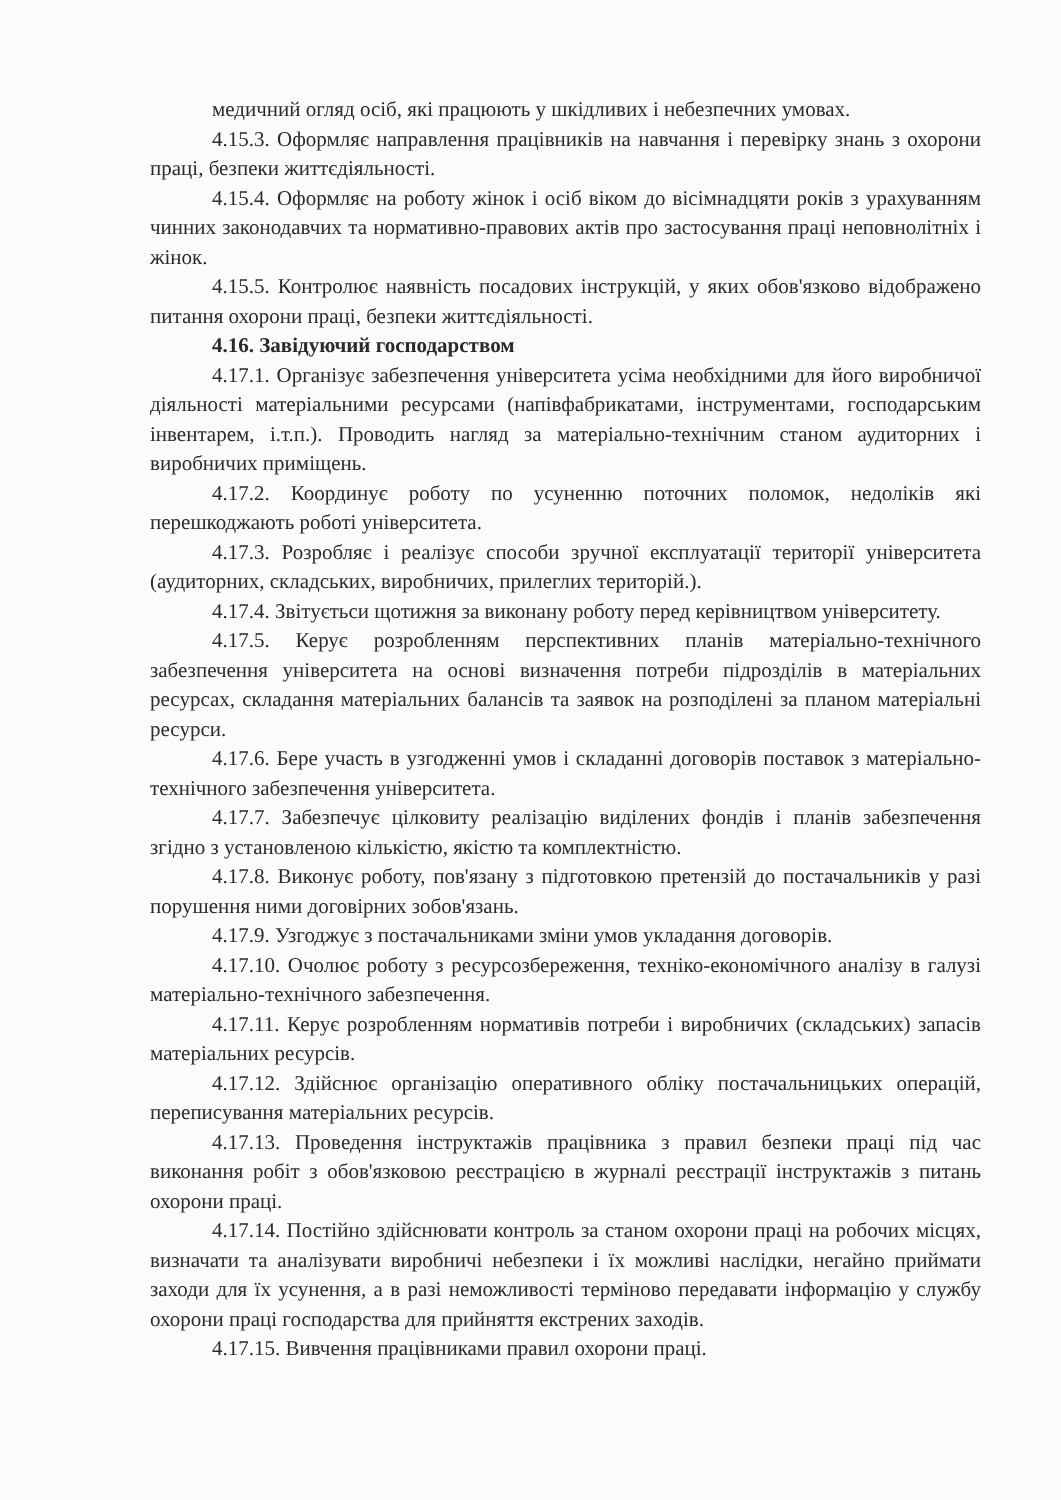медичний огляд осіб, які працюють у шкідливих і небезпечних умовах.
4.15.3. Оформляє направлення працівників на навчання і перевірку знань з охорони праці, безпеки життєдіяльності.
4.15.4. Оформляє на роботу жінок і осіб віком до вісімнадцяти років з урахуванням чинних законодавчих та нормативно-правових актів про застосування праці неповнолітніх і жінок.
4.15.5. Контролює наявність посадових інструкцій, у яких обов'язково відображено питання охорони праці, безпеки життєдіяльності.
4.16. Завідуючий господарством
4.17.1. Організує забезпечення університета усіма необхідними для його виробничої діяльності матеріальними ресурсами (напівфабрикатами, інструментами, господарським інвентарем, і.т.п.). Проводить нагляд за матеріально-технічним станом аудиторних і виробничих приміщень.
4.17.2. Координує роботу по усуненню поточних поломок, недоліків які перешкоджають роботі університета.
4.17.3. Розробляє і реалізує способи зручної експлуатації території університета (аудиторних, складських, виробничих, прилеглих територій.).
4.17.4. Звітуєтьси щотижня за виконану роботу перед керівництвом університету.
4.17.5. Керує розробленням перспективних планів матеріально-технічного забезпечення університета на основі визначення потреби підрозділів в матеріальних ресурсах, складання матеріальних балансів та заявок на розподілені за планом матеріальні ресурси.
4.17.6. Бере участь в узгодженні умов і складанні договорів поставок з матеріально-технічного забезпечення університета.
4.17.7. Забезпечує цілковиту реалізацію виділених фондів і планів забезпечення згідно з установленою кількістю, якістю та комплектністю.
4.17.8. Виконує роботу, пов'язану з підготовкою претензій до постачальників у разі порушення ними договірних зобов'язань.
4.17.9. Узгоджує з постачальниками зміни умов укладання договорів.
4.17.10. Очолює роботу з ресурсозбереження, техніко-економічного аналізу в галузі матеріально-технічного забезпечення.
4.17.11. Керує розробленням нормативів потреби і виробничих (складських) запасів матеріальних ресурсів.
4.17.12. Здійснює організацію оперативного обліку постачальницьких операцій, переписування матеріальних ресурсів.
4.17.13. Проведення інструктажів працівника з правил безпеки праці під час виконання робіт з обов'язковою реєстрацією в журналі реєстрації інструктажів з питань охорони праці.
4.17.14. Постійно здійснювати контроль за станом охорони праці на робочих місцях, визначати та аналізувати виробничі небезпеки і їх можливі наслідки, негайно приймати заходи для їх усунення, а в разі неможливості терміново передавати інформацію у службу охорони праці господарства для прийняття екстрених заходів.
4.17.15. Вивчення працівниками правил охорони праці.